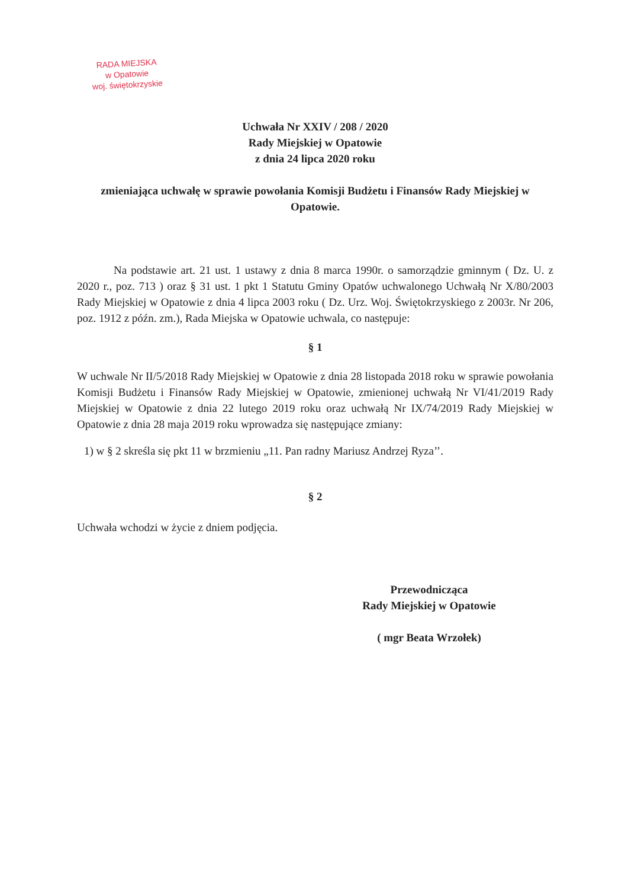RADA MIEJSKA
w Opatowie
woj. świętokrzyskie
Uchwała Nr XXIV / 208 / 2020
Rady Miejskiej w Opatowie
z dnia 24 lipca 2020 roku
zmieniająca uchwałę w sprawie powołania Komisji Budżetu i Finansów Rady Miejskiej w Opatowie.
Na podstawie art. 21 ust. 1 ustawy z dnia 8 marca 1990r. o samorządzie gminnym ( Dz. U. z 2020 r., poz. 713 ) oraz § 31 ust. 1 pkt 1 Statutu Gminy Opatów uchwalonego Uchwałą Nr X/80/2003 Rady Miejskiej w Opatowie z dnia 4 lipca 2003 roku ( Dz. Urz. Woj. Świętokrzyskiego z 2003r. Nr 206, poz. 1912 z późn. zm.), Rada Miejska w Opatowie uchwala, co następuje:
§ 1
W uchwale Nr II/5/2018 Rady Miejskiej w Opatowie z dnia 28 listopada 2018 roku w sprawie powołania Komisji Budżetu i Finansów Rady Miejskiej w Opatowie, zmienionej uchwałą Nr VI/41/2019 Rady Miejskiej w Opatowie z dnia 22 lutego 2019 roku oraz uchwałą Nr IX/74/2019 Rady Miejskiej w Opatowie z dnia 28 maja 2019 roku wprowadza się następujące zmiany:
1) w § 2 skreśla się pkt 11 w brzmieniu „11. Pan radny Mariusz Andrzej Ryza’’.
§ 2
Uchwała wchodzi w życie z dniem podjęcia.
Przewodnicząca
Rady Miejskiej w Opatowie
( mgr Beata Wrzołek)